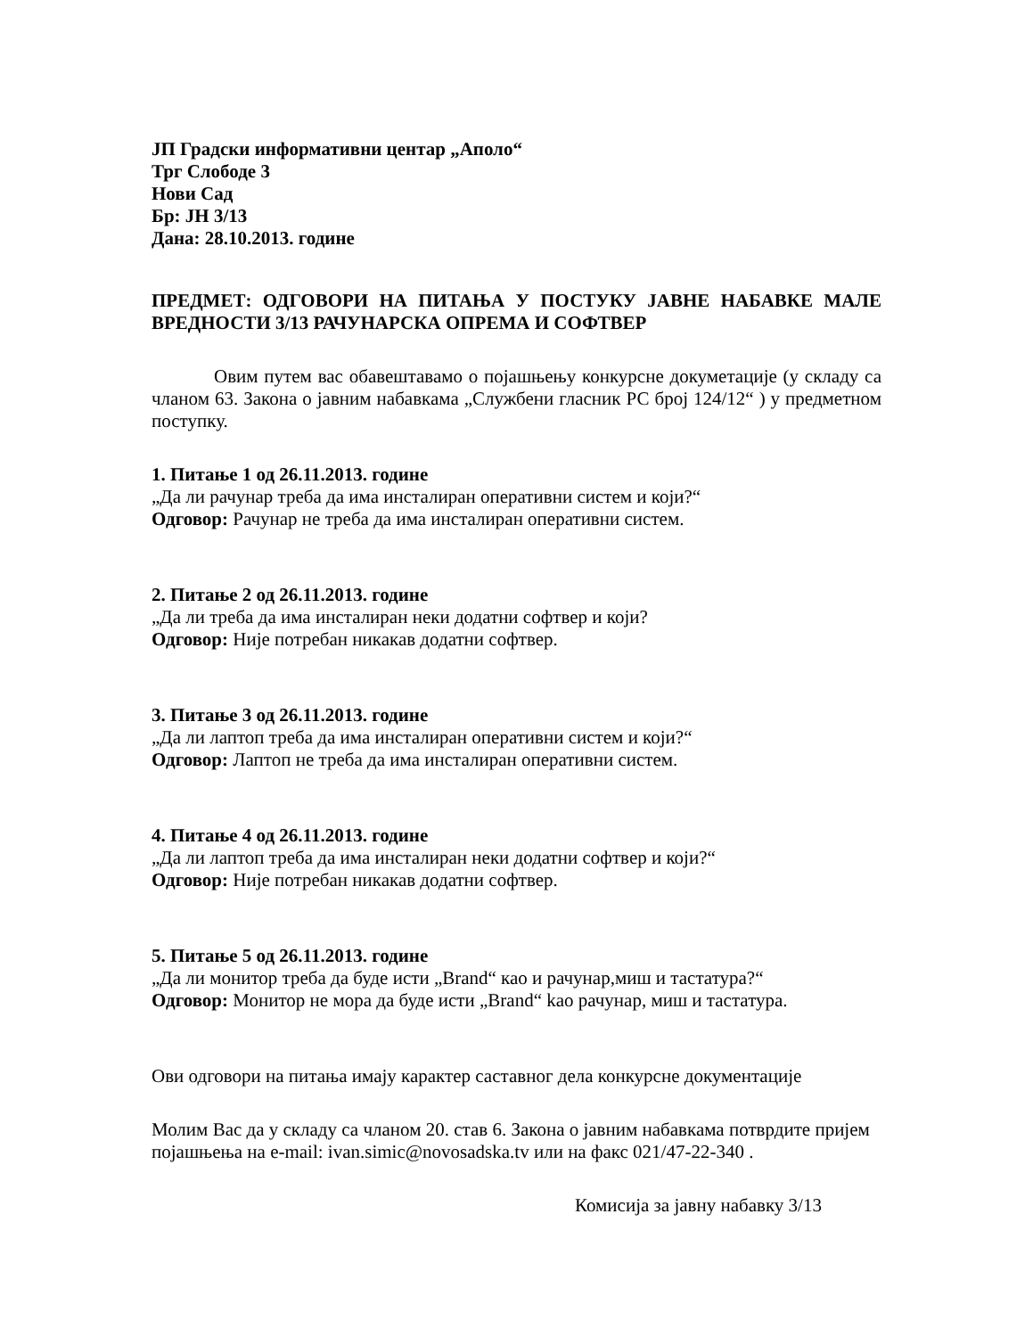ЈП Градски информативни центар „Аполо“
Трг Слободе 3
Нови Сад
Бр: ЈН 3/13
Дана: 28.10.2013. године
ПРЕДМЕТ: ОДГОВОРИ НА ПИТАЊА У ПОСТУКУ ЈАВНЕ НАБАВКЕ МАЛЕ ВРЕДНОСТИ 3/13 РАЧУНАРСКА ОПРЕМА И СОФТВЕР
Овим путем вас обавештавамо о појашњењу конкурсне докуметације (у складу са чланом 63. Закона о јавним набавкама „Службени гласник РС број 124/12“ ) у предметном поступку.
1. Питање 1 од 26.11.2013. године
„Да ли рачунар треба да има инсталиран оперативни систем и који?“
Одговор: Рачунар не треба да има инсталиран оперативни систем.
2. Питање 2 од 26.11.2013. године
„Да ли треба да има инсталиран неки додатни софтвер и који?
Одговор: Није потребан никакав додатни софтвер.
3. Питање 3 од 26.11.2013. године
„Да ли лаптоп треба да има инсталиран оперативни систем и који?“
Одговор: Лаптоп не треба да има инсталиран оперативни систем.
4. Питање 4 од 26.11.2013. године
„Да ли лаптоп треба да има инсталиран неки додатни софтвер и који?“
Одговор: Није потребан никакав додатни софтвер.
5. Питање 5 од 26.11.2013. године
„Да ли монитор треба да буде исти „Brand“ као и рачунар,миш и тастатура?“
Одговор: Монитор не мора да буде исти „Brand“ kао рачунар, миш и тастатура.
Ови одговори на питања имају карактер саставног дела конкурсне документације
Молим Вас да у складу са чланом 20. став 6. Закона о јавним набавкама потврдите пријем појашњења на e-mail: ivan.simic@novosadska.tv или на факс 021/47-22-340 .
Комисија за јавну набавку 3/13